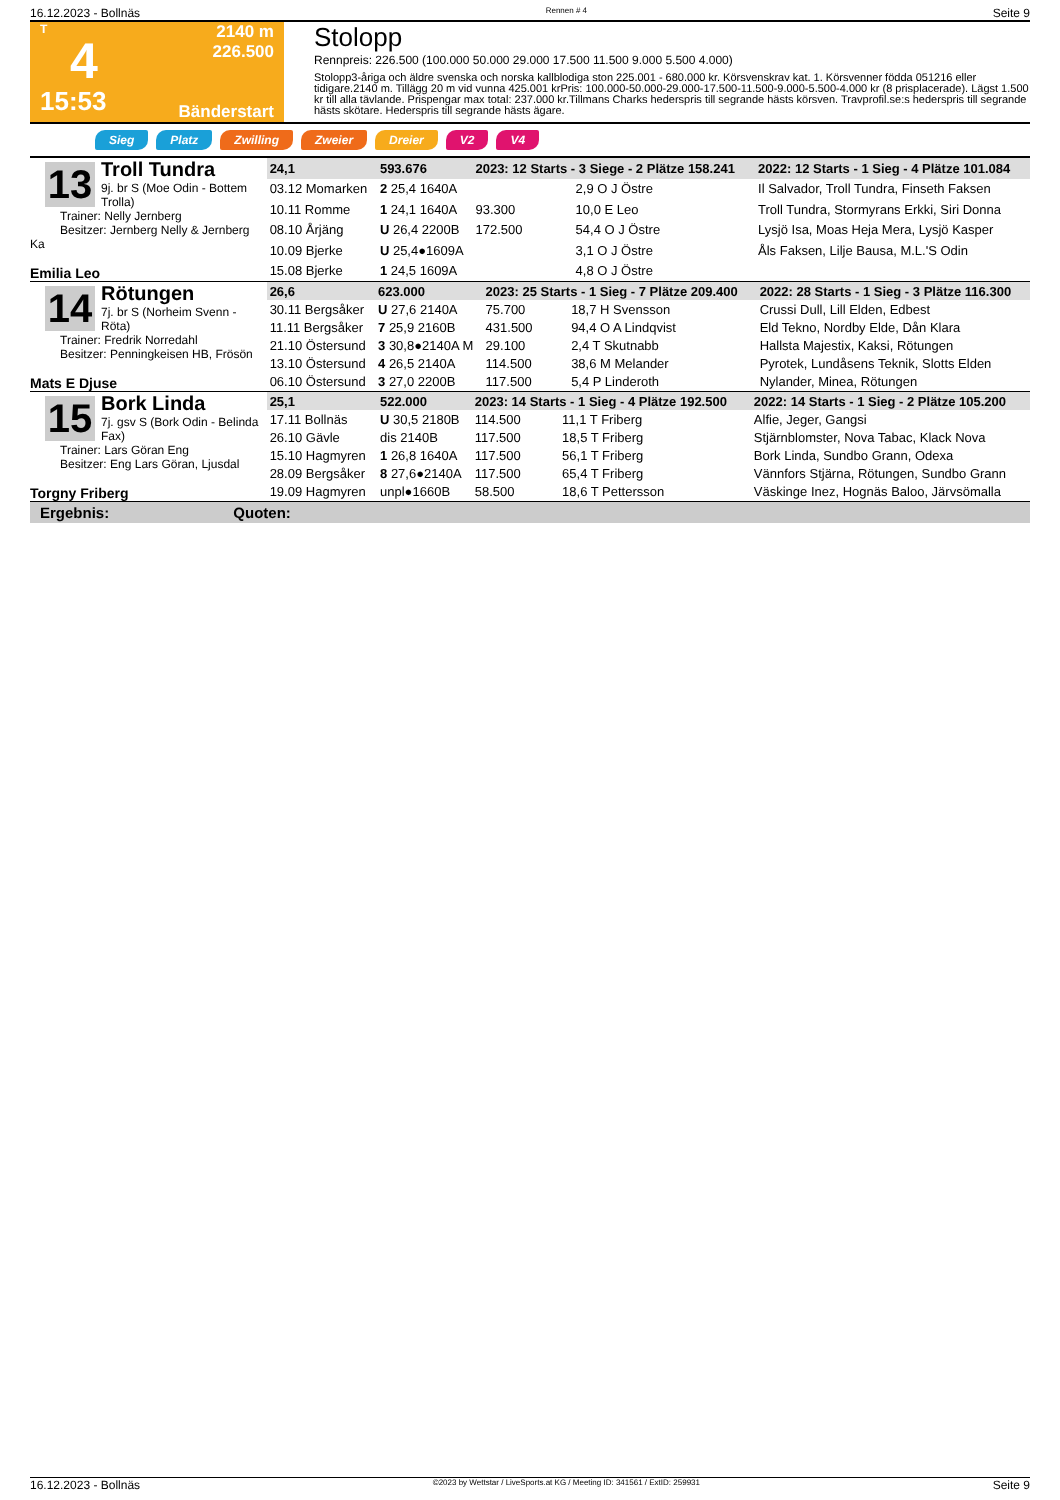16.12.2023 - Bollnäs Rennen # 4 Seite 9
T
4
15:53
2140 m
226.500
Bänderstart
Stolopp
Rennpreis: 226.500 (100.000 50.000 29.000 17.500 11.500 9.000 5.500 4.000)
Stolopp3-åriga och äldre svenska och norska kallblodiga ston 225.001 - 680.000 kr. Körsvenskrav kat. 1. Körsvenner födda 051216 eller tidigare.2140 m. Tillägg 20 m vid vunna 425.001 krPris: 100.000-50.000-29.000-17.500-11.500-9.000-5.500-4.000 kr (8 prisplacerade). Lägst 1.500 kr till alla tävlande. Prispengar max total: 237.000 kr.Tillmans Charks hederspris till segrande hästs körsven. Travprofil.se:s hederspris till segrande hästs skötare. Hederspris till segrande hästs ägare.
Sieg Platz Zwilling Zweier Dreier V2 V4
13
Troll Tundra
9j. br S (Moe Odin - Bottem Trolla)
Trainer: Nelly Jernberg
Besitzer: Jernberg Nelly & Jernberg Ka
Emilia Leo
| 24,1 | 593.676 | 2023: 12 Starts - 3 Siege - 2 Plätze 158.241 | | | 2022: 12 Starts - 1 Sieg - 4 Plätze 101.084 |
| 03.12 Momarken | 2 25,4 1640A | | 2,9 O J Östre | | Il Salvador, Troll Tundra, Finseth Faksen |
| 10.11 Romme | 1 24,1 1640A | 93.300 | 10,0 E Leo | | Troll Tundra, Stormyrans Erkki, Siri Donna |
| 08.10 Årjäng | U 26,4 2200B | 172.500 | 54,4 O J Östre | | Lysjö Isa, Moas Heja Mera, Lysjö Kasper |
| 10.09 Bjerke | U 25,4●1609A | | 3,1 O J Östre | | Åls Faksen, Lilje Bausa, M.L.'S Odin |
| 15.08 Bjerke | 1 24,5 1609A | | 4,8 O J Östre | | |
14
Rötungen
7j. br S (Norheim Svenn - Röta)
Trainer: Fredrik Norredahl
Besitzer: Penningkeisen HB, Frösön
Mats E Djuse
| 26,6 | 623.000 | 2023: 25 Starts - 1 Sieg - 7 Plätze 209.400 | | | 2022: 28 Starts - 1 Sieg - 3 Plätze 116.300 |
| 30.11 Bergsåker | U 27,6 2140A | 75.700 | 18,7 H Svensson | | Crussi Dull, Lill Elden, Edbest |
| 11.11 Bergsåker | 7 25,9 2160B | 431.500 | 94,4 O A Lindqvist | | Eld Tekno, Nordby Elde, Dån Klara |
| 21.10 Östersund | 3 30,8●2140A M | 29.100 | 2,4 T Skutnabb | | Hallsta Majestix, Kaksi, Rötungen |
| 13.10 Östersund | 4 26,5 2140A | 114.500 | 38,6 M Melander | | Pyrotek, Lundåsens Teknik, Slotts Elden |
| 06.10 Östersund | 3 27,0 2200B | 117.500 | 5,4 P Linderoth | | Nylander, Minea, Rötungen |
15
Bork Linda
7j. gsv S (Bork Odin - Belinda Fax)
Trainer: Lars Göran Eng
Besitzer: Eng Lars Göran, Ljusdal
Torgny Friberg
| 25,1 | 522.000 | 2023: 14 Starts - 1 Sieg - 4 Plätze 192.500 | | | 2022: 14 Starts - 1 Sieg - 2 Plätze 105.200 |
| 17.11 Bollnäs | U 30,5 2180B | 114.500 | 11,1 T Friberg | | Alfie, Jeger, Gangsi |
| 26.10 Gävle | dis 2140B | 117.500 | 18,5 T Friberg | | Stjärnblomster, Nova Tabac, Klack Nova |
| 15.10 Hagmyren | 1 26,8 1640A | 117.500 | 56,1 T Friberg | | Bork Linda, Sundbo Grann, Odexa |
| 28.09 Bergsåker | 8 27,6●2140A | 117.500 | 65,4 T Friberg | | Vännfors Stjärna, Rötungen, Sundbo Grann |
| 19.09 Hagmyren | unpl●1660B | 58.500 | 18,6 T Pettersson | | Väskinge Inez, Hognäs Baloo, Järvsömalla |
Ergebnis: Quoten:
16.12.2023 - Bollnäs ©2023 by Wettstar / LiveSports.at KG / Meeting ID: 341561 / ExtID: 259931 Seite 9